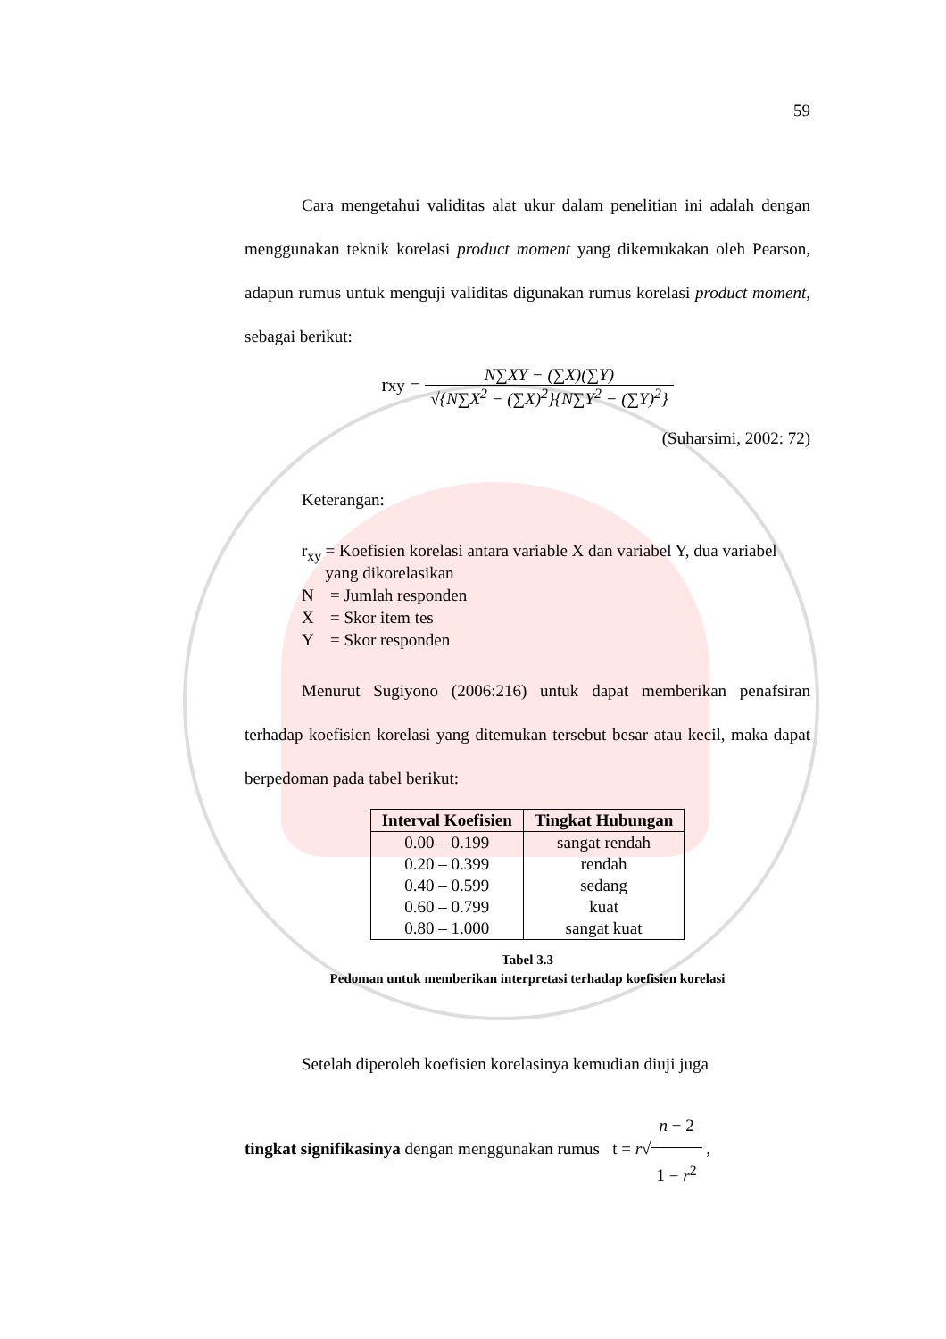59
Cara mengetahui validitas alat ukur dalam penelitian ini adalah dengan menggunakan teknik korelasi product moment yang dikemukakan oleh Pearson, adapun rumus untuk menguji validitas digunakan rumus korelasi product moment, sebagai berikut:
rxy = N∑XY − (∑X)(∑Y) √{N∑X<sup>2</sup> − (∑X)<sup>2</sup>}{N∑Y<sup>2</sup> − (∑Y)<sup>2</sup>}
(Suharsimi, 2002: 72)
Keterangan:
r<sub>xy</sub> = Koefisien korelasi antara variable X dan variabel Y, dua variabel yang dikorelasikan
N = Jumlah responden
X = Skor item tes
Y = Skor responden
Menurut Sugiyono (2006:216) untuk dapat memberikan penafsiran terhadap koefisien korelasi yang ditemukan tersebut besar atau kecil, maka dapat berpedoman pada tabel berikut:
| Interval Koefisien | Tingkat Hubungan |
| --- | --- |
| 0.00 – 0.199 | sangat rendah |
| 0.20 – 0.399 | rendah |
| 0.40 – 0.599 | sedang |
| 0.60 – 0.799 | kuat |
| 0.80 – 1.000 | sangat kuat |
Tabel 3.3
Pedoman untuk memberikan interpretasi terhadap koefisien korelasi
Setelah diperoleh koefisien korelasinya kemudian diuji juga
tingkat signifikasinya dengan menggunakan rumus t = r√n − 2 1 − r<sup>2</sup> ,